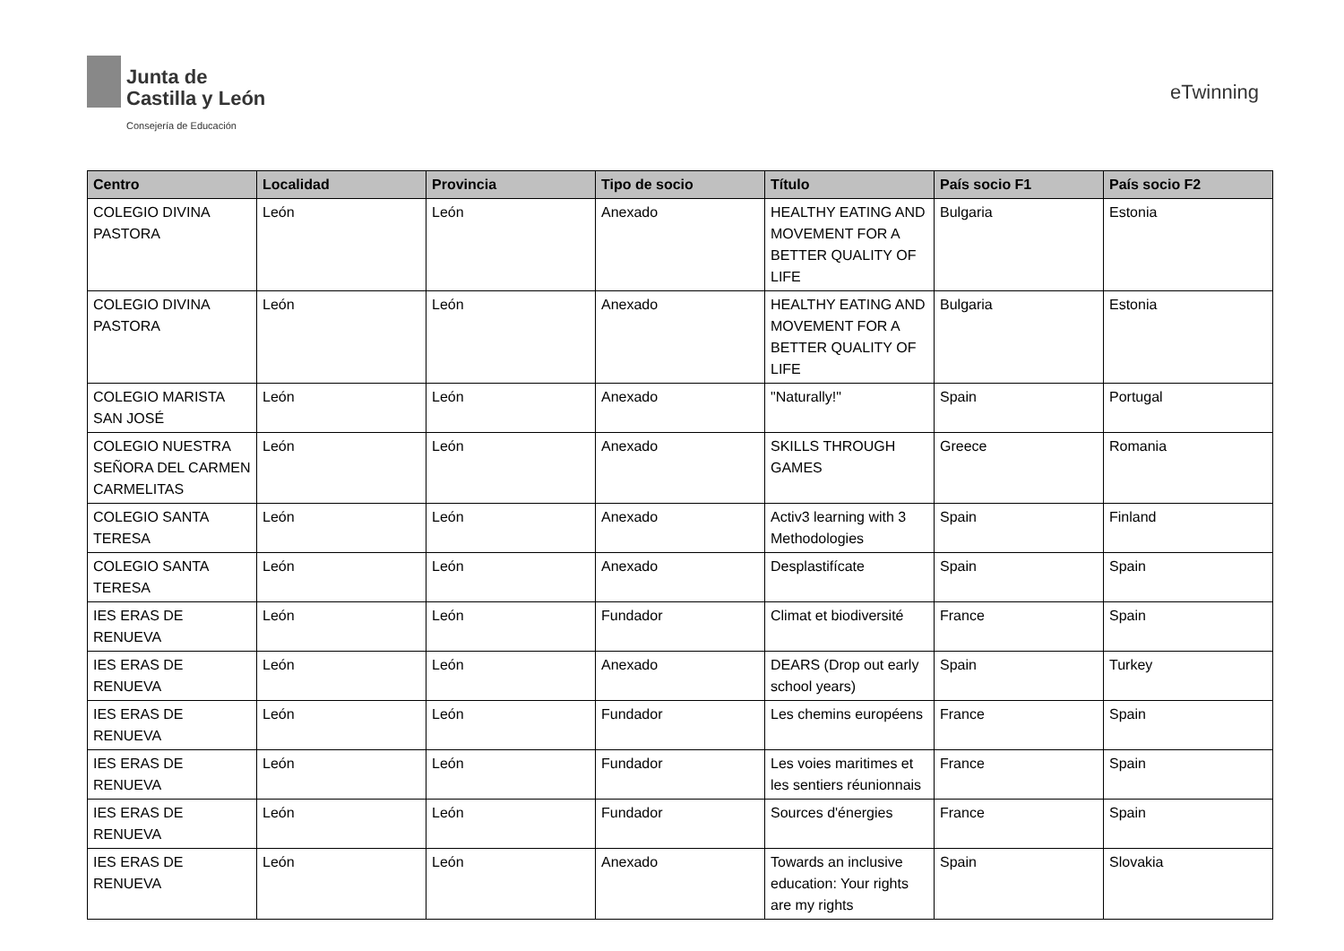Junta de
Castilla y León
Consejería de Educación
eTwinning
| Centro | Localidad | Provincia | Tipo de socio | Título | País socio F1 | País socio F2 |
| --- | --- | --- | --- | --- | --- | --- |
| COLEGIO DIVINA PASTORA | León | León | Anexado | HEALTHY EATING AND MOVEMENT FOR A BETTER QUALITY OF LIFE | Bulgaria | Estonia |
| COLEGIO DIVINA PASTORA | León | León | Anexado | HEALTHY EATING AND MOVEMENT FOR A BETTER QUALITY OF LIFE | Bulgaria | Estonia |
| COLEGIO MARISTA SAN JOSÉ | León | León | Anexado | "Naturally!" | Spain | Portugal |
| COLEGIO NUESTRA SEÑORA DEL CARMEN CARMELITAS | León | León | Anexado | SKILLS THROUGH GAMES | Greece | Romania |
| COLEGIO SANTA TERESA | León | León | Anexado | Activ3 learning with 3 Methodologies | Spain | Finland |
| COLEGIO SANTA TERESA | León | León | Anexado | Desplastifícate | Spain | Spain |
| IES ERAS DE RENUEVA | León | León | Fundador | Climat et biodiversité | France | Spain |
| IES ERAS DE RENUEVA | León | León | Anexado | DEARS (Drop out early school years) | Spain | Turkey |
| IES ERAS DE RENUEVA | León | León | Fundador | Les chemins européens | France | Spain |
| IES ERAS DE RENUEVA | León | León | Fundador | Les voies maritimes et les sentiers réunionnais | France | Spain |
| IES ERAS DE RENUEVA | León | León | Fundador | Sources d'énergies | France | Spain |
| IES ERAS DE RENUEVA | León | León | Anexado | Towards an inclusive education: Your rights are my rights | Spain | Slovakia |